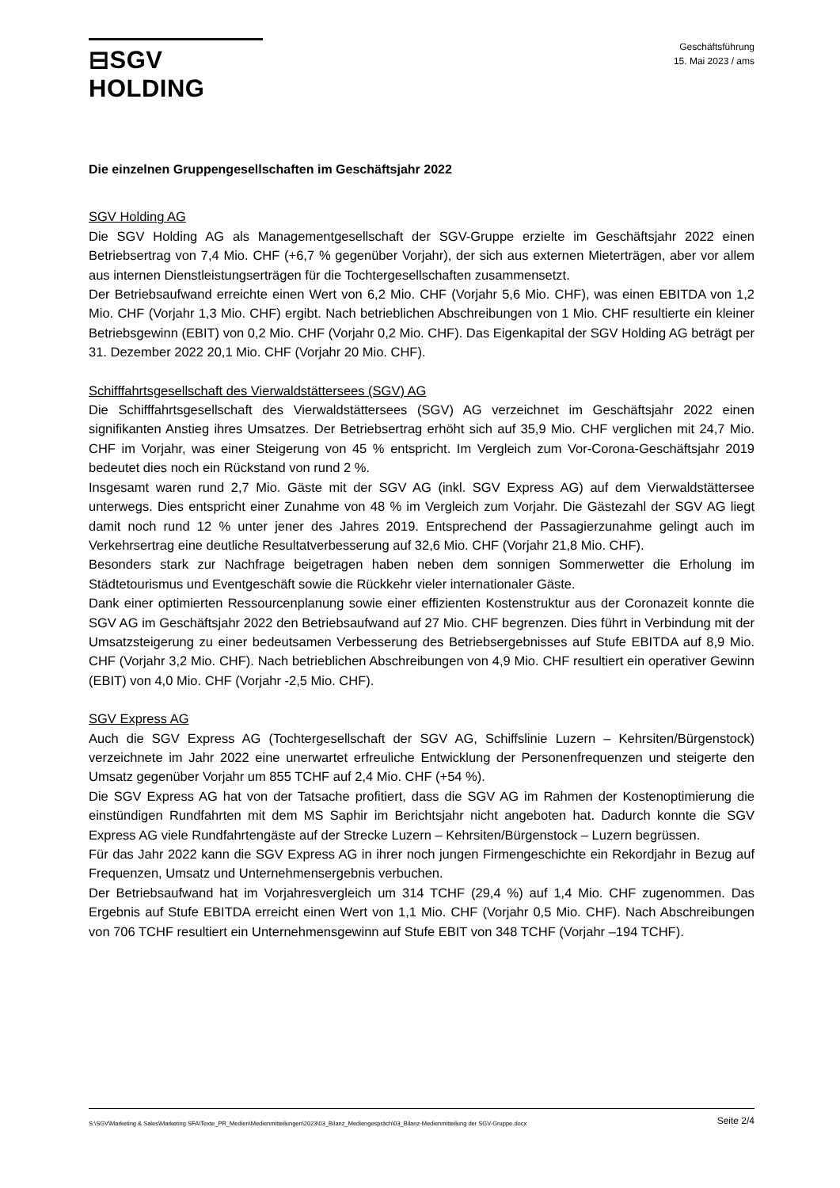⊟SGV HOLDING
Geschäftsführung
15. Mai 2023 / ams
Die einzelnen Gruppengesellschaften im Geschäftsjahr 2022
SGV Holding AG
Die SGV Holding AG als Managementgesellschaft der SGV-Gruppe erzielte im Geschäftsjahr 2022 einen Betriebsertrag von 7,4 Mio. CHF (+6,7 % gegenüber Vorjahr), der sich aus externen Mieterträgen, aber vor allem aus internen Dienstleistungserträgen für die Tochtergesellschaften zusammensetzt.
Der Betriebsaufwand erreichte einen Wert von 6,2 Mio. CHF (Vorjahr 5,6 Mio. CHF), was einen EBITDA von 1,2 Mio. CHF (Vorjahr 1,3 Mio. CHF) ergibt. Nach betrieblichen Abschreibungen von 1 Mio. CHF resultierte ein kleiner Betriebsgewinn (EBIT) von 0,2 Mio. CHF (Vorjahr 0,2 Mio. CHF). Das Eigenkapital der SGV Holding AG beträgt per 31. Dezember 2022 20,1 Mio. CHF (Vorjahr 20 Mio. CHF).
Schifffahrtsgesellschaft des Vierwaldstättersees (SGV) AG
Die Schifffahrtsgesellschaft des Vierwaldstättersees (SGV) AG verzeichnet im Geschäftsjahr 2022 einen signifikanten Anstieg ihres Umsatzes. Der Betriebsertrag erhöht sich auf 35,9 Mio. CHF verglichen mit 24,7 Mio. CHF im Vorjahr, was einer Steigerung von 45 % entspricht. Im Vergleich zum Vor-Corona-Geschäftsjahr 2019 bedeutet dies noch ein Rückstand von rund 2 %.
Insgesamt waren rund 2,7 Mio. Gäste mit der SGV AG (inkl. SGV Express AG) auf dem Vierwaldstättersee unterwegs. Dies entspricht einer Zunahme von 48 % im Vergleich zum Vorjahr. Die Gästezahl der SGV AG liegt damit noch rund 12 % unter jener des Jahres 2019. Entsprechend der Passagierzunahme gelingt auch im Verkehrsertrag eine deutliche Resultatverbesserung auf 32,6 Mio. CHF (Vorjahr 21,8 Mio. CHF).
Besonders stark zur Nachfrage beigetragen haben neben dem sonnigen Sommerwetter die Erholung im Städtetourismus und Eventgeschäft sowie die Rückkehr vieler internationaler Gäste.
Dank einer optimierten Ressourcenplanung sowie einer effizienten Kostenstruktur aus der Coronazeit konnte die SGV AG im Geschäftsjahr 2022 den Betriebsaufwand auf 27 Mio. CHF begrenzen. Dies führt in Verbindung mit der Umsatzsteigerung zu einer bedeutsamen Verbesserung des Betriebsergebnisses auf Stufe EBITDA auf 8,9 Mio. CHF (Vorjahr 3,2 Mio. CHF). Nach betrieblichen Abschreibungen von 4,9 Mio. CHF resultiert ein operativer Gewinn (EBIT) von 4,0 Mio. CHF (Vorjahr -2,5 Mio. CHF).
SGV Express AG
Auch die SGV Express AG (Tochtergesellschaft der SGV AG, Schiffslinie Luzern – Kehrsiten/Bürgenstock) verzeichnete im Jahr 2022 eine unerwartet erfreuliche Entwicklung der Personenfrequenzen und steigerte den Umsatz gegenüber Vorjahr um 855 TCHF auf 2,4 Mio. CHF (+54 %).
Die SGV Express AG hat von der Tatsache profitiert, dass die SGV AG im Rahmen der Kostenoptimierung die einstündigen Rundfahrten mit dem MS Saphir im Berichtsjahr nicht angeboten hat. Dadurch konnte die SGV Express AG viele Rundfahrtengäste auf der Strecke Luzern – Kehrsiten/Bürgenstock – Luzern begrüssen.
Für das Jahr 2022 kann die SGV Express AG in ihrer noch jungen Firmengeschichte ein Rekordjahr in Bezug auf Frequenzen, Umsatz und Unternehmensergebnis verbuchen.
Der Betriebsaufwand hat im Vorjahresvergleich um 314 TCHF (29,4 %) auf 1,4 Mio. CHF zugenommen. Das Ergebnis auf Stufe EBITDA erreicht einen Wert von 1,1 Mio. CHF (Vorjahr 0,5 Mio. CHF). Nach Abschreibungen von 706 TCHF resultiert ein Unternehmensgewinn auf Stufe EBIT von 348 TCHF (Vorjahr –194 TCHF).
S:\SGV\Marketing & Sales\Marketing SFA\Texte_PR_Medien\Medienmitteilungen\2023\03_Bilanz_Mediengespräch\03_Bilanz-Medienmitteilung der SGV-Gruppe.docx Seite 2/4